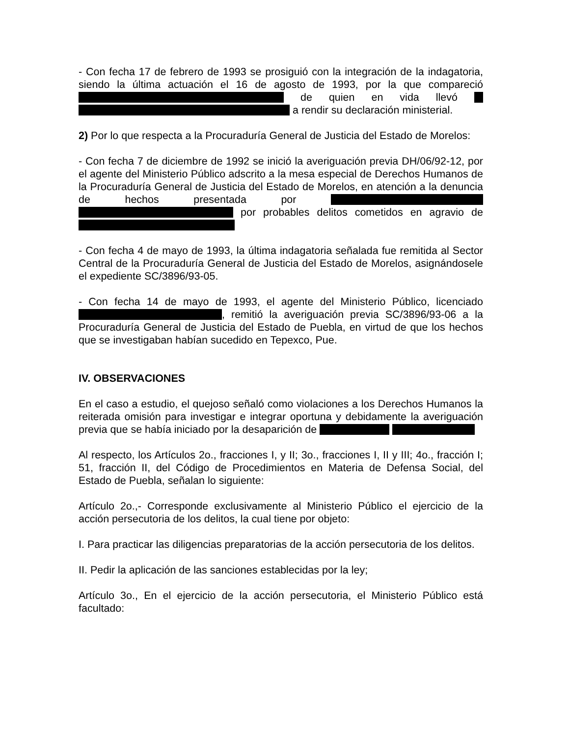- Con fecha 17 de febrero de 1993 se prosiguió con la integración de la indagatoria, siendo la última actuación el 16 de agosto de 1993, por la que compareció de quien en vida llevó a rendir su declaración ministerial.
2) Por lo que respecta a la Procuraduría General de Justicia del Estado de Morelos:
- Con fecha 7 de diciembre de 1992 se inició la averiguación previa DH/06/92-12, por el agente del Ministerio Público adscrito a la mesa especial de Derechos Humanos de la Procuraduría General de Justicia del Estado de Morelos, en atención a la denuncia de hechos presentada por por probables delitos cometidos en agravio de
- Con fecha 4 de mayo de 1993, la última indagatoria señalada fue remitida al Sector Central de la Procuraduría General de Justicia del Estado de Morelos, asignándosele el expediente SC/3896/93-05.
- Con fecha 14 de mayo de 1993, el agente del Ministerio Público, licenciado , remitió la averiguación previa SC/3896/93-06 a la Procuraduría General de Justicia del Estado de Puebla, en virtud de que los hechos que se investigaban habían sucedido en Tepexco, Pue.
IV. OBSERVACIONES
En el caso a estudio, el quejoso señaló como violaciones a los Derechos Humanos la reiterada omisión para investigar e integrar oportuna y debidamente la averiguación previa que se había iniciado por la desaparición de
Al respecto, los Artículos 2o., fracciones I, y II; 3o., fracciones I, II y III; 4o., fracción I; 51, fracción II, del Código de Procedimientos en Materia de Defensa Social, del Estado de Puebla, señalan lo siguiente:
Artículo 2o.,- Corresponde exclusivamente al Ministerio Público el ejercicio de la acción persecutoria de los delitos, la cual tiene por objeto:
I. Para practicar las diligencias preparatorias de la acción persecutoria de los delitos.
II. Pedir la aplicación de las sanciones establecidas por la ley;
Artículo 3o., En el ejercicio de la acción persecutoria, el Ministerio Público está facultado: